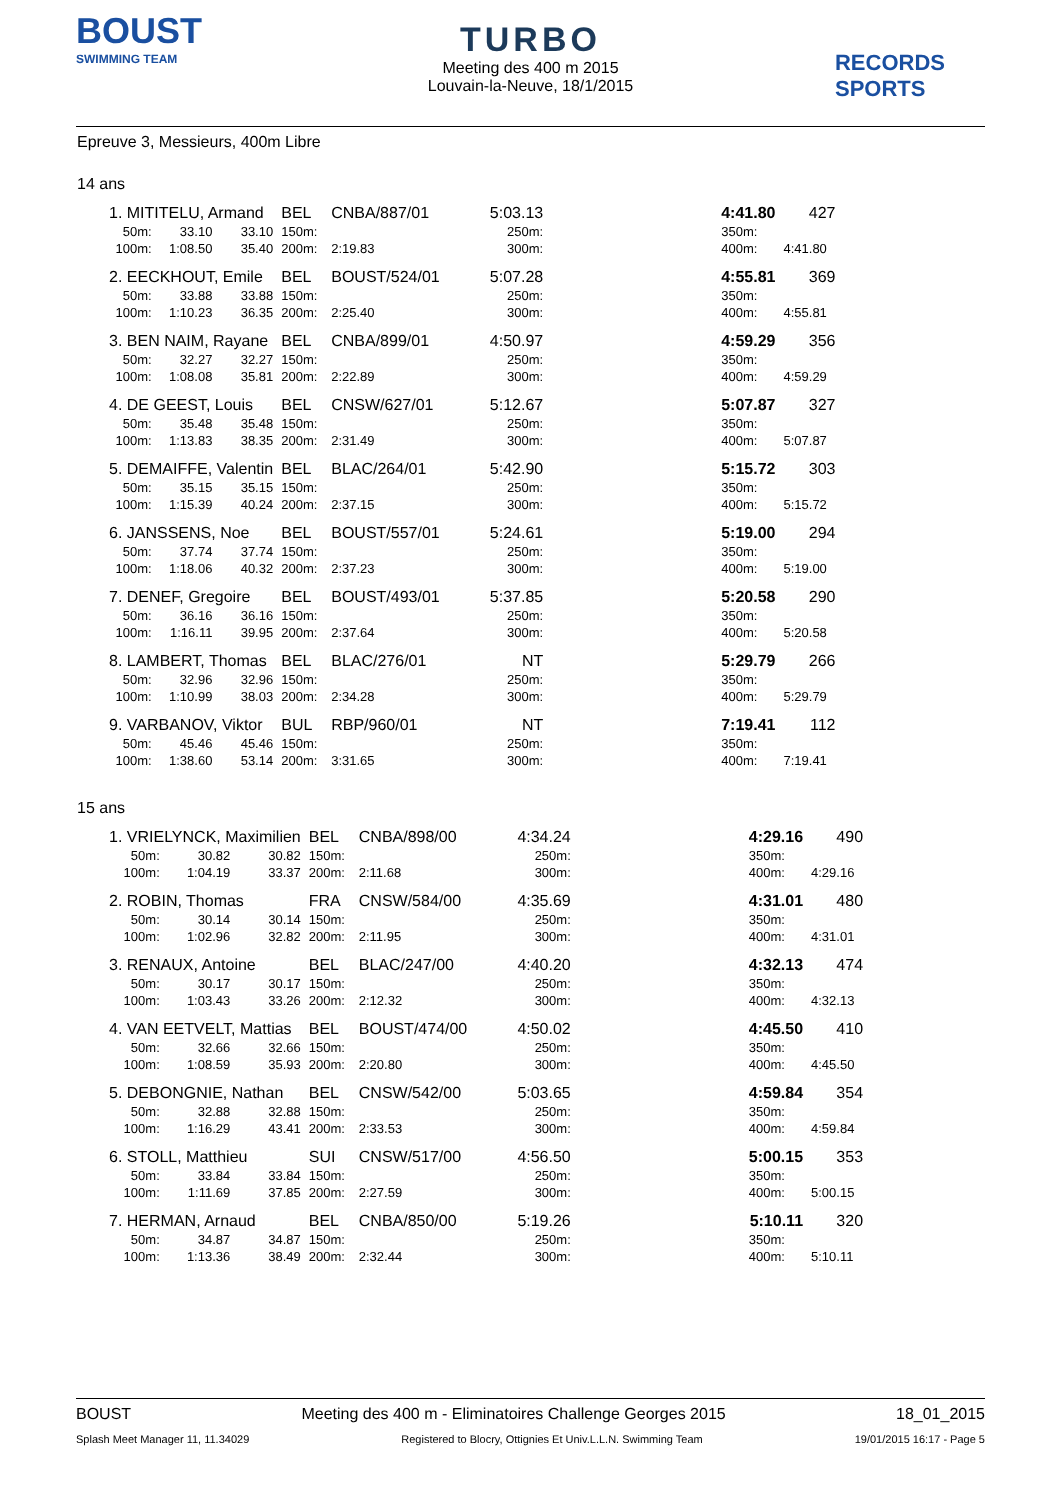BOUST
SWIMMING TEAM
TURBO
Meeting des 400 m 2015
Louvain-la-Neuve, 18/1/2015
RECORDS SPORTS
Epreuve 3, Messieurs, 400m Libre
14 ans
| 1. MITITELU, Armand | | | BEL | CNBA/887/01 | 5:03.13 | | 4:41.80 | 427 |
| 50m: | 33.10 | 33.10 | 150m: | | 250m: | | 350m: | |
| 100m: | 1:08.50 | 35.40 | 200m: | 2:19.83 | 300m: | | 400m: | 4:41.80 |
| 2. EECKHOUT, Emile | | | BEL | BOUST/524/01 | 5:07.28 | | 4:55.81 | 369 |
| 50m: | 33.88 | 33.88 | 150m: | | 250m: | | 350m: | |
| 100m: | 1:10.23 | 36.35 | 200m: | 2:25.40 | 300m: | | 400m: | 4:55.81 |
| 3. BEN NAIM, Rayane | | | BEL | CNBA/899/01 | 4:50.97 | | 4:59.29 | 356 |
| 50m: | 32.27 | 32.27 | 150m: | | 250m: | | 350m: | |
| 100m: | 1:08.08 | 35.81 | 200m: | 2:22.89 | 300m: | | 400m: | 4:59.29 |
| 4. DE GEEST, Louis | | | BEL | CNSW/627/01 | 5:12.67 | | 5:07.87 | 327 |
| 50m: | 35.48 | 35.48 | 150m: | | 250m: | | 350m: | |
| 100m: | 1:13.83 | 38.35 | 200m: | 2:31.49 | 300m: | | 400m: | 5:07.87 |
| 5. DEMAIFFE, Valentin | | | BEL | BLAC/264/01 | 5:42.90 | | 5:15.72 | 303 |
| 50m: | 35.15 | 35.15 | 150m: | | 250m: | | 350m: | |
| 100m: | 1:15.39 | 40.24 | 200m: | 2:37.15 | 300m: | | 400m: | 5:15.72 |
| 6. JANSSENS, Noe | | | BEL | BOUST/557/01 | 5:24.61 | | 5:19.00 | 294 |
| 50m: | 37.74 | 37.74 | 150m: | | 250m: | | 350m: | |
| 100m: | 1:18.06 | 40.32 | 200m: | 2:37.23 | 300m: | | 400m: | 5:19.00 |
| 7. DENEF, Gregoire | | | BEL | BOUST/493/01 | 5:37.85 | | 5:20.58 | 290 |
| 50m: | 36.16 | 36.16 | 150m: | | 250m: | | 350m: | |
| 100m: | 1:16.11 | 39.95 | 200m: | 2:37.64 | 300m: | | 400m: | 5:20.58 |
| 8. LAMBERT, Thomas | | | BEL | BLAC/276/01 | NT | | 5:29.79 | 266 |
| 50m: | 32.96 | 32.96 | 150m: | | 250m: | | 350m: | |
| 100m: | 1:10.99 | 38.03 | 200m: | 2:34.28 | 300m: | | 400m: | 5:29.79 |
| 9. VARBANOV, Viktor | | | BUL | RBP/960/01 | NT | | 7:19.41 | 112 |
| 50m: | 45.46 | 45.46 | 150m: | | 250m: | | 350m: | |
| 100m: | 1:38.60 | 53.14 | 200m: | 3:31.65 | 300m: | | 400m: | 7:19.41 |
15 ans
| 1. VRIELYNCK, Maximilien | | | BEL | CNBA/898/00 | 4:34.24 | | 4:29.16 | 490 |
| 50m: | 30.82 | 30.82 | 150m: | | 250m: | | 350m: | |
| 100m: | 1:04.19 | 33.37 | 200m: | 2:11.68 | 300m: | | 400m: | 4:29.16 |
| 2. ROBIN, Thomas | | | FRA | CNSW/584/00 | 4:35.69 | | 4:31.01 | 480 |
| 50m: | 30.14 | 30.14 | 150m: | | 250m: | | 350m: | |
| 100m: | 1:02.96 | 32.82 | 200m: | 2:11.95 | 300m: | | 400m: | 4:31.01 |
| 3. RENAUX, Antoine | | | BEL | BLAC/247/00 | 4:40.20 | | 4:32.13 | 474 |
| 50m: | 30.17 | 30.17 | 150m: | | 250m: | | 350m: | |
| 100m: | 1:03.43 | 33.26 | 200m: | 2:12.32 | 300m: | | 400m: | 4:32.13 |
| 4. VAN EETVELT, Mattias | | | BEL | BOUST/474/00 | 4:50.02 | | 4:45.50 | 410 |
| 50m: | 32.66 | 32.66 | 150m: | | 250m: | | 350m: | |
| 100m: | 1:08.59 | 35.93 | 200m: | 2:20.80 | 300m: | | 400m: | 4:45.50 |
| 5. DEBONGNIE, Nathan | | | BEL | CNSW/542/00 | 5:03.65 | | 4:59.84 | 354 |
| 50m: | 32.88 | 32.88 | 150m: | | 250m: | | 350m: | |
| 100m: | 1:16.29 | 43.41 | 200m: | 2:33.53 | 300m: | | 400m: | 4:59.84 |
| 6. STOLL, Matthieu | | | SUI | CNSW/517/00 | 4:56.50 | | 5:00.15 | 353 |
| 50m: | 33.84 | 33.84 | 150m: | | 250m: | | 350m: | |
| 100m: | 1:11.69 | 37.85 | 200m: | 2:27.59 | 300m: | | 400m: | 5:00.15 |
| 7. HERMAN, Arnaud | | | BEL | CNBA/850/00 | 5:19.26 | | 5:10.11 | 320 |
| 50m: | 34.87 | 34.87 | 150m: | | 250m: | | 350m: | |
| 100m: | 1:13.36 | 38.49 | 200m: | 2:32.44 | 300m: | | 400m: | 5:10.11 |
BOUST Meeting des 400 m - Eliminatoires Challenge Georges 2015 18_01_2015
Splash Meet Manager 11, 11.34029 Registered to Blocry, Ottignies Et Univ.L.L.N. Swimming Team 19/01/2015 16:17 - Page 5